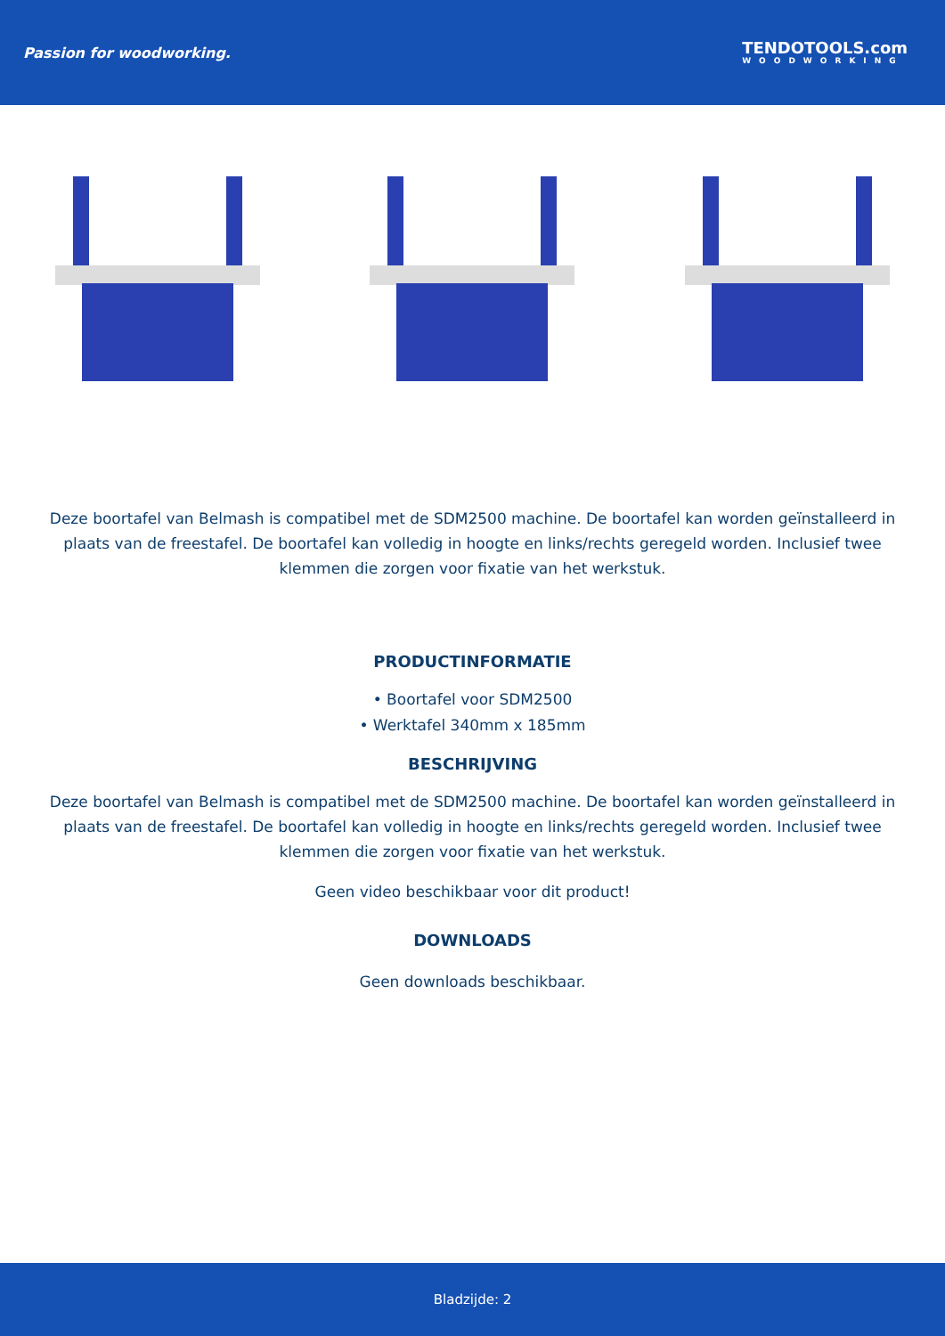Passion for woodworking.
TENDOTOOLS.com
WOODWORKING
Deze boortafel van Belmash is compatibel met de SDM2500 machine. De boortafel kan worden geïnstalleerd in plaats van de freestafel. De boortafel kan volledig in hoogte en links/rechts geregeld worden. Inclusief twee klemmen die zorgen voor fixatie van het werkstuk.
PRODUCTINFORMATIE
• Boortafel voor SDM2500
• Werktafel 340mm x 185mm
BESCHRIJVING
Deze boortafel van Belmash is compatibel met de SDM2500 machine. De boortafel kan worden geïnstalleerd in plaats van de freestafel. De boortafel kan volledig in hoogte en links/rechts geregeld worden. Inclusief twee klemmen die zorgen voor fixatie van het werkstuk.
Geen video beschikbaar voor dit product!
DOWNLOADS
Geen downloads beschikbaar.
Bladzijde: 2